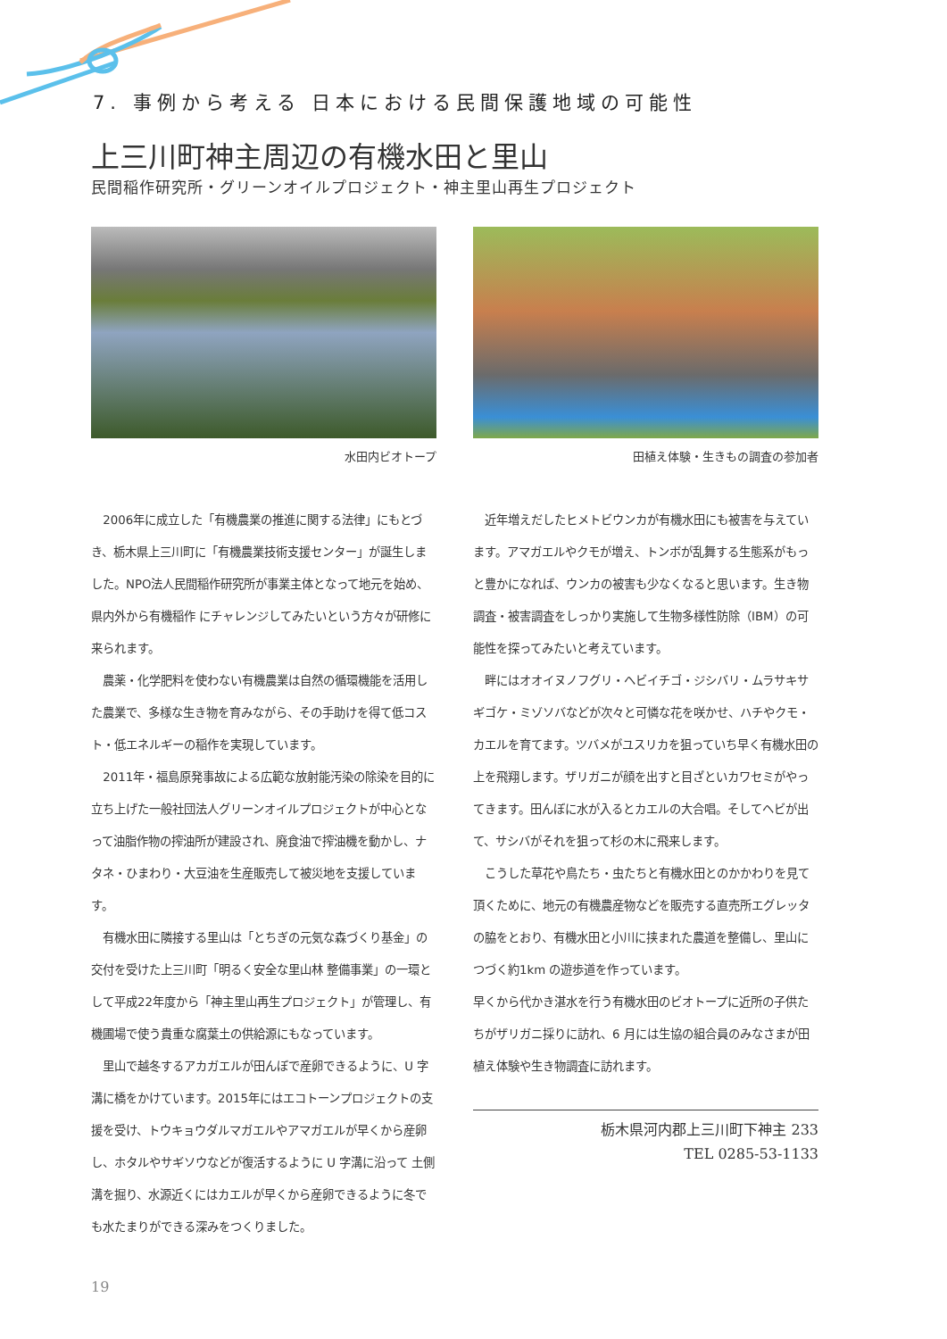7. 事例から考える 日本における民間保護地域の可能性
上三川町神主周辺の有機水田と里山
民間稲作研究所・グリーンオイルプロジェクト・神主里山再生プロジェクト
水田内ビオトープ 田植え体験・生きもの調査の参加者
2006年に成立した「有機農業の推進に関する法律」にもとづき、栃木県上三川町に「有機農業技術支援センター」が誕生しました。NPO法人民間稲作研究所が事業主体となって地元を始め、県内外から有機稲作 にチャレンジしてみたいという方々が研修に来られます。
農薬・化学肥料を使わない有機農業は自然の循環機能を活用した農業で、多様な生き物を育みながら、その手助けを得て低コスト・低エネルギーの稲作を実現しています。
2011年・福島原発事故による広範な放射能汚染の除染を目的に立ち上げた一般社団法人グリーンオイルプロジェクトが中心となって油脂作物の搾油所が建設され、廃食油で搾油機を動かし、ナタネ・ひまわり・大豆油を生産販売して被災地を支援しています。
有機水田に隣接する里山は「とちぎの元気な森づくり基金」の交付を受けた上三川町「明るく安全な里山林 整備事業」の一環として平成22年度から「神主里山再生プロジェクト」が管理し、有機圃場で使う貴重な腐葉土の供給源にもなっています。
里山で越冬するアカガエルが田んぼで産卵できるように、U 字溝に橋をかけています。2015年にはエコトーンプロジェクトの支援を受け、トウキョウダルマガエルやアマガエルが早くから産卵し、ホタルやサギソウなどが復活するように U 字溝に沿って 土側溝を掘り、水源近くにはカエルが早くから産卵できるように冬でも水たまりができる深みをつくりました。
近年増えだしたヒメトビウンカが有機水田にも被害を与えています。アマガエルやクモが増え、トンボが乱舞する生態系がもっと豊かになれば、ウンカの被害も少なくなると思います。生き物調査・被害調査をしっかり実施して生物多様性防除（IBM）の可能性を探ってみたいと考えています。
畔にはオオイヌノフグリ・ヘビイチゴ・ジシバリ・ムラサキサギゴケ・ミゾソバなどが次々と可憐な花を咲かせ、ハチやクモ・カエルを育てます。ツバメがユスリカを狙っていち早く有機水田の上を飛翔します。ザリガニが顔を出すと目ざといカワセミがやってきます。田んぼに水が入るとカエルの大合唱。そしてヘビが出て、サシバがそれを狙って杉の木に飛来します。
こうした草花や鳥たち・虫たちと有機水田とのかかわりを見て頂くために、地元の有機農産物などを販売する直売所エグレッタの脇をとおり、有機水田と小川に挟まれた農道を整備し、里山につづく約1km の遊歩道を作っています。
早くから代かき湛水を行う有機水田のビオトープに近所の子供たちがザリガニ採りに訪れ、6 月には生協の組合員のみなさまが田植え体験や生き物調査に訪れます。
栃木県河内郡上三川町下神主 233
TEL 0285-53-1133
19